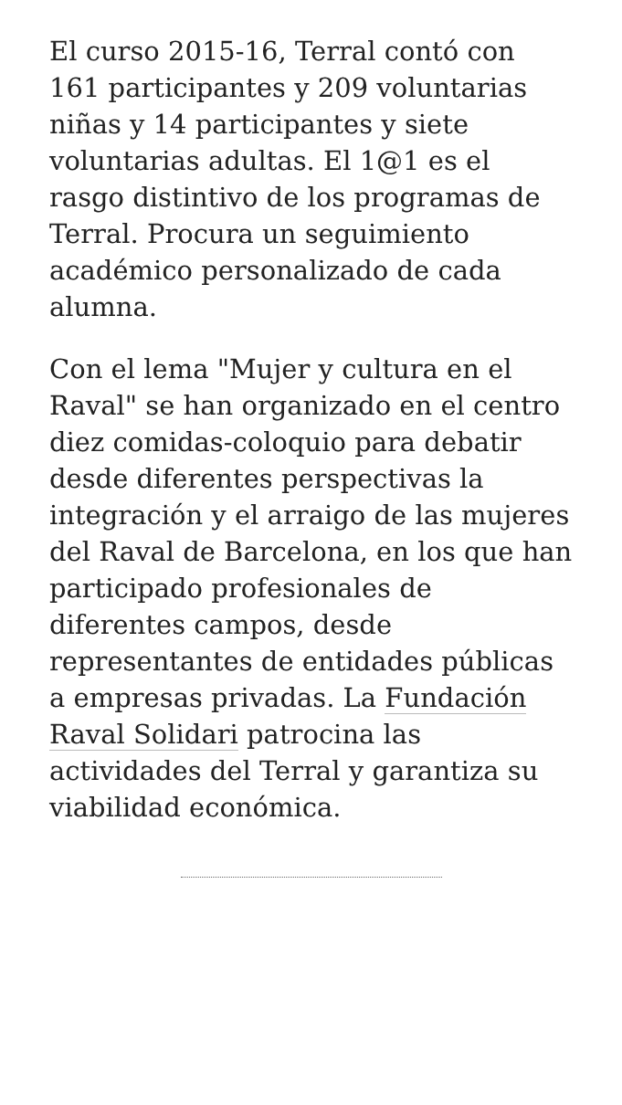El curso 2015-16, Terral contó con 161 participantes y 209 voluntarias niñas y 14 participantes y siete voluntarias adultas. El 1@1 es el rasgo distintivo de los programas de Terral. Procura un seguimiento académico personalizado de cada alumna.
Con el lema "Mujer y cultura en el Raval" se han organizado en el centro diez comidas-coloquio para debatir desde diferentes perspectivas la integración y el arraigo de las mujeres del Raval de Barcelona, en los que han participado profesionales de diferentes campos, desde representantes de entidades públicas a empresas privadas. La Fundación Raval Solidari patrocina las actividades del Terral y garantiza su viabilidad económica.